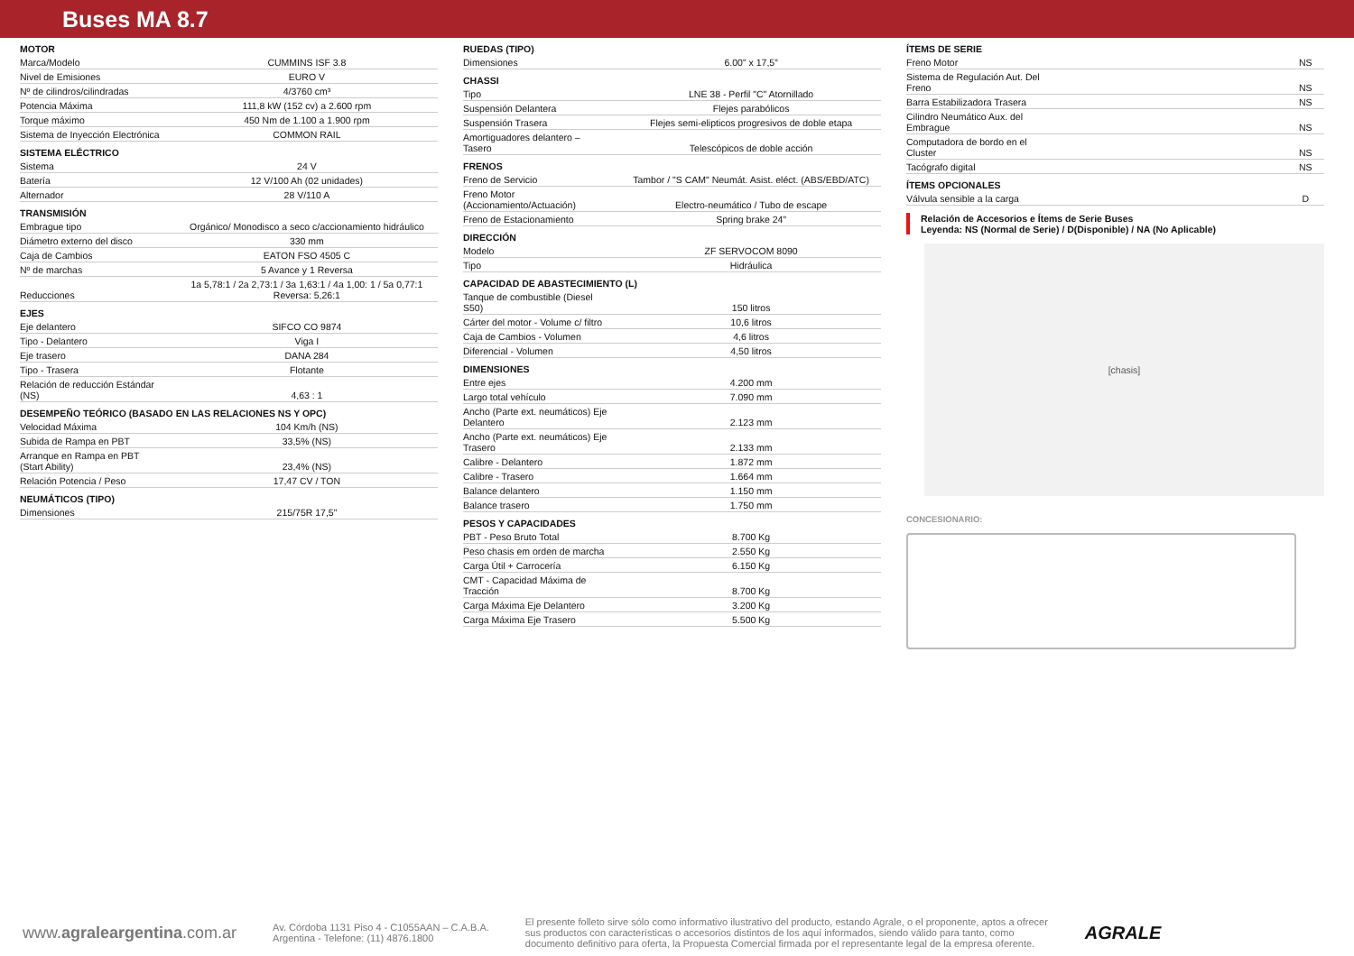Buses MA 8.7
| MOTOR | |
| Marca/Modelo | CUMMINS ISF 3.8 |
| Nivel de Emisiones | EURO V |
| Nº de cilindros/cilindradas | 4/3760 cm³ |
| Potencia Máxima | 111,8 kW (152 cv) a 2.600 rpm |
| Torque máximo | 450 Nm de 1.100 a 1.900 rpm |
| Sistema de Inyección Electrónica | COMMON RAIL |
| SISTEMA ELÉCTRICO | |
| Sistema | 24 V |
| Batería | 12 V/100 Ah (02 unidades) |
| Alternador | 28 V/110 A |
| TRANSMISIÓN | |
| Embrague tipo | Orgánico/ Monodisco a seco c/accionamiento hidráulico |
| Diámetro externo del disco | 330 mm |
| Caja de Cambios | EATON FSO 4505 C |
| Nº de marchas | 5 Avance y 1 Reversa |
| Reducciones | 1a 5,78:1 / 2a 2,73:1 / 3a 1,63:1 / 4a 1,00: 1 / 5a 0,77:1 Reversa: 5,26:1 |
| EJES | |
| Eje delantero | SIFCO CO 9874 |
| Tipo - Delantero | Viga I |
| Eje trasero | DANA 284 |
| Tipo - Trasera | Flotante |
| Relación de reducción Estándar (NS) | 4,63 : 1 |
| DESEMPEÑO TEÓRICO (BASADO EN LAS RELACIONES NS Y OPC) | |
| Velocidad Máxima | 104 Km/h (NS) |
| Subida de Rampa en PBT | 33,5% (NS) |
| Arranque en Rampa en PBT (Start Ability) | 23,4% (NS) |
| Relación Potencia / Peso | 17,47 CV / TON |
| NEUMÁTICOS (TIPO) | |
| Dimensiones | 215/75R 17,5” |
| RUEDAS (TIPO) | |
| Dimensiones | 6.00" x 17,5” |
| CHASSI | |
| Tipo | LNE 38 - Perfil "C" Atornillado |
| Suspensión Delantera | Flejes parabólicos |
| Suspensión Trasera | Flejes semi-elipticos progresivos de doble etapa |
| Amortiguadores delantero – Tasero | Telescópicos de doble acción |
| FRENOS | |
| Freno de Servicio | Tambor / "S CAM" Neumát. Asist. eléct. (ABS/EBD/ATC) |
| Freno Motor (Accionamiento/Actuación) | Electro-neumático / Tubo de escape |
| Freno de Estacionamiento | Spring brake 24” |
| DIRECCIÓN | |
| Modelo | ZF SERVOCOM 8090 |
| Tipo | Hidráulica |
| CAPACIDAD DE ABASTECIMIENTO (L) | |
| Tanque de combustible (Diesel S50) | 150 litros |
| Cárter del motor - Volume c/ filtro | 10,6 litros |
| Caja de Cambios - Volumen | 4,6 litros |
| Diferencial - Volumen | 4,50 litros |
| DIMENSIONES | |
| Entre ejes | 4.200 mm |
| Largo total vehículo | 7.090 mm |
| Ancho (Parte ext. neumáticos) Eje Delantero | 2.123 mm |
| Ancho (Parte ext. neumáticos) Eje Trasero | 2.133 mm |
| Calibre - Delantero | 1.872 mm |
| Calibre - Trasero | 1.664 mm |
| Balance delantero | 1.150 mm |
| Balance trasero | 1.750 mm |
| PESOS Y CAPACIDADES | |
| PBT - Peso Bruto Total | 8.700 Kg |
| Peso chasis em orden de marcha | 2.550 Kg |
| Carga Útil + Carrocería | 6.150 Kg |
| CMT - Capacidad Máxima de Tracción | 8.700 Kg |
| Carga Máxima Eje Delantero | 3.200 Kg |
| Carga Máxima Eje Trasero | 5.500 Kg |
| ÍTEMS DE SERIE | |
| Freno Motor | NS |
| Sistema de Regulación Aut. Del Freno | NS |
| Barra Estabilizadora Trasera | NS |
| Cilindro Neumático Aux. del Embrague | NS |
| Computadora de bordo en el Cluster | NS |
| Tacógrafo digital | NS |
| ÍTEMS OPCIONALES | |
| Válvula sensible a la carga | D |
Relación de Accesorios e Ítems de Serie Buses
Leyenda: NS (Normal de Serie) / D(Disponible) / NA (No Aplicable)
[chasis]
CONCESIONARIO:
www.agraleargentina.com.ar
Av. Córdoba 1131 Piso 4 - C1055AAN – C.A.B.A.
Argentina - Telefone: (11) 4876.1800
El presente folleto sirve sólo como informativo ilustrativo del producto, estando Agrale, o el proponente, aptos a ofrecer sus productos con características o accesorios distintos de los aquí informados, siendo válido para tanto, como documento definitivo para oferta, la Propuesta Comercial firmada por el representante legal de la empresa oferente.
AGRALE